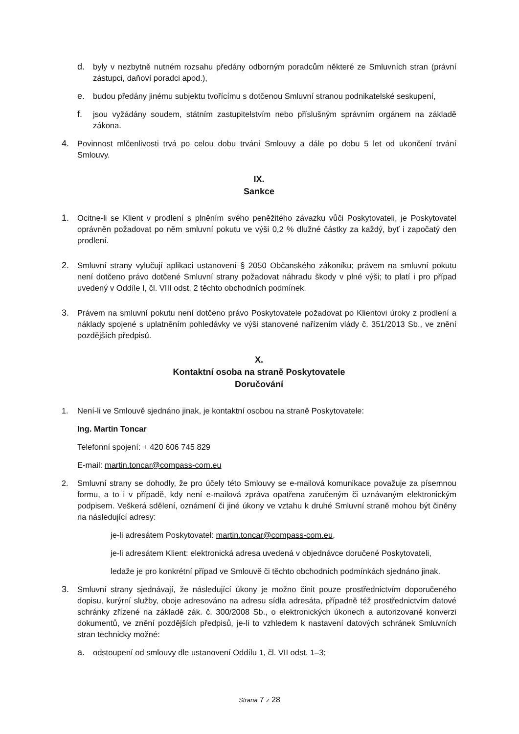d. byly v nezbytně nutném rozsahu předány odborným poradcům některé ze Smluvních stran (právní zástupci, daňoví poradci apod.),
e. budou předány jinému subjektu tvořícímu s dotčenou Smluvní stranou podnikatelské seskupení,
f. jsou vyžádány soudem, státním zastupitelstvím nebo příslušným správním orgánem na základě zákona.
4. Povinnost mlčenlivosti trvá po celou dobu trvání Smlouvy a dále po dobu 5 let od ukončení trvání Smlouvy.
IX.
Sankce
1. Ocitne-li se Klient v prodlení s plněním svého peněžitého závazku vůči Poskytovateli, je Poskytovatel oprávněn požadovat po něm smluvní pokutu ve výši 0,2 % dlužné částky za každý, byť i započatý den prodlení.
2. Smluvní strany vylučují aplikaci ustanovení § 2050 Občanského zákoníku; právem na smluvní pokutu není dotčeno právo dotčené Smluvní strany požadovat náhradu škody v plné výši; to platí i pro případ uvedený v Oddíle I, čl. VIII odst. 2 těchto obchodních podmínek.
3. Právem na smluvní pokutu není dotčeno právo Poskytovatele požadovat po Klientovi úroky z prodlení a náklady spojené s uplatněním pohledávky ve výši stanovené nařízením vlády č. 351/2013 Sb., ve znění pozdějších předpisů.
X.
Kontaktní osoba na straně Poskytovatele
Doručování
1. Není-li ve Smlouvě sjednáno jinak, je kontaktní osobou na straně Poskytovatele:
Ing. Martin Toncar
Telefonní spojení: + 420 606 745 829
E-mail: martin.toncar@compass-com.eu
2. Smluvní strany se dohodly, že pro účely této Smlouvy se e-mailová komunikace považuje za písemnou formu, a to i v případě, kdy není e-mailová zpráva opatřena zaručeným či uznávaným elektronickým podpisem. Veškerá sdělení, oznámení či jiné úkony ve vztahu k druhé Smluvní straně mohou být činěny na následující adresy:
je-li adresátem Poskytovatel: martin.toncar@compass-com.eu,
je-li adresátem Klient: elektronická adresa uvedená v objednávce doručené Poskytovateli,
ledaže je pro konkrétní případ ve Smlouvě či těchto obchodních podmínkách sjednáno jinak.
3. Smluvní strany sjednávají, že následující úkony je možno činit pouze prostřednictvím doporučeného dopisu, kurýrní služby, oboje adresováno na adresu sídla adresáta, případně též prostřednictvím datové schránky zřízené na základě zák. č. 300/2008 Sb., o elektronických úkonech a autorizované konverzi dokumentů, ve znění pozdějších předpisů, je-li to vzhledem k nastavení datových schránek Smluvních stran technicky možné:
a. odstoupení od smlouvy dle ustanovení Oddílu 1, čl. VII odst. 1–3;
Strana 7 z 28